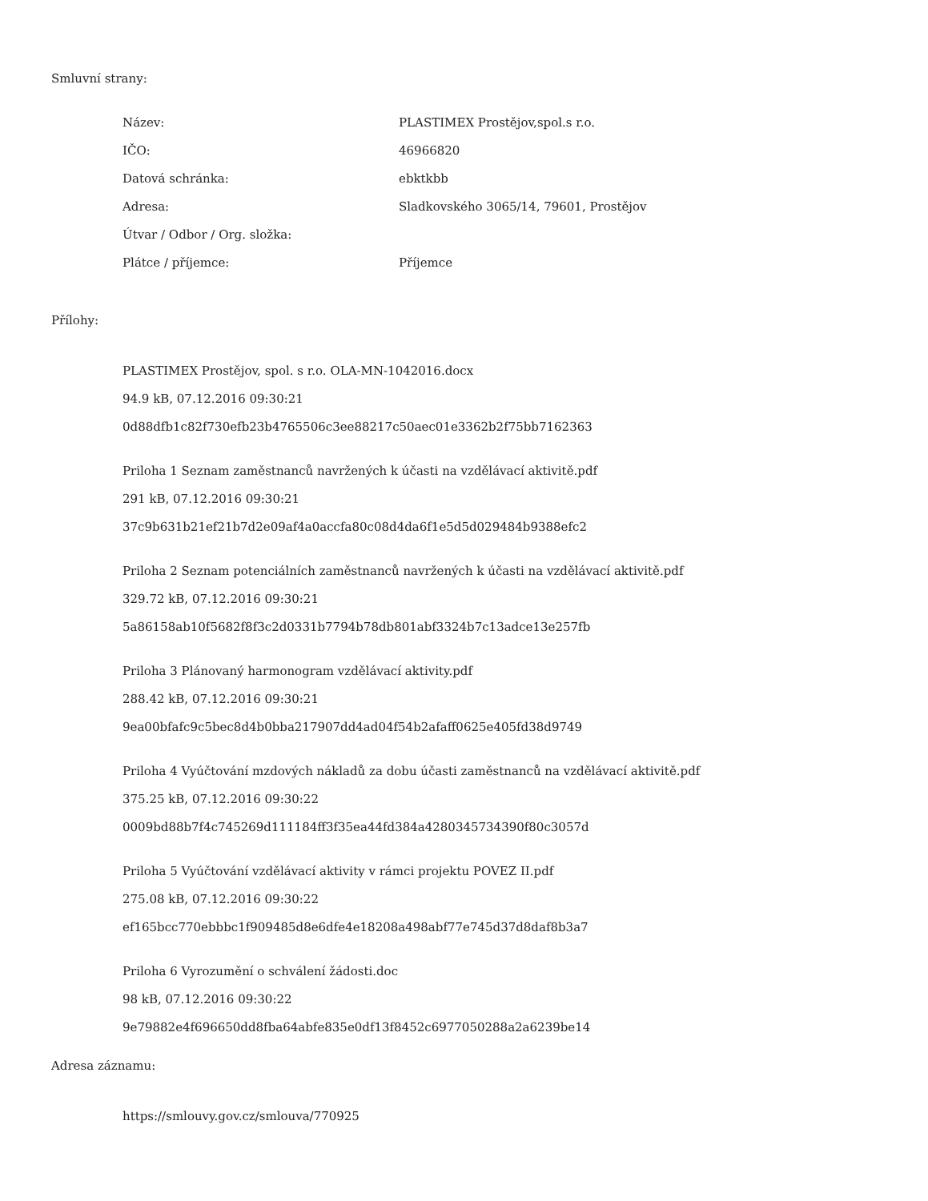Smluvní strany:
| Název: | PLASTIMEX Prostějov,spol.s r.o. |
| IČO: | 46966820 |
| Datová schránka: | ebktkbb |
| Adresa: | Sladkovského 3065/14, 79601, Prostějov |
| Útvar / Odbor / Org. složka: | |
| Plátce / příjemce: | Příjemce |
Přílohy:
PLASTIMEX Prostějov, spol. s r.o. OLA-MN-1042016.docx
94.9 kB, 07.12.2016 09:30:21
0d88dfb1c82f730efb23b4765506c3ee88217c50aec01e3362b2f75bb7162363
Priloha 1 Seznam zaměstnanců navržených k účasti na vzdělávací aktivitě.pdf
291 kB, 07.12.2016 09:30:21
37c9b631b21ef21b7d2e09af4a0accfa80c08d4da6f1e5d5d029484b9388efc2
Priloha 2 Seznam potenciálních zaměstnanců navržených k účasti na vzdělávací aktivitě.pdf
329.72 kB, 07.12.2016 09:30:21
5a86158ab10f5682f8f3c2d0331b7794b78db801abf3324b7c13adce13e257fb
Priloha 3 Plánovaný harmonogram vzdělávací aktivity.pdf
288.42 kB, 07.12.2016 09:30:21
9ea00bfafc9c5bec8d4b0bba217907dd4ad04f54b2afaff0625e405fd38d9749
Priloha 4 Vyúčtování mzdových nákladů za dobu účasti zaměstnanců na vzdělávací aktivitě.pdf
375.25 kB, 07.12.2016 09:30:22
0009bd88b7f4c745269d111184ff3f35ea44fd384a4280345734390f80c3057d
Priloha 5 Vyúčtování vzdělávací aktivity v rámci projektu POVEZ II.pdf
275.08 kB, 07.12.2016 09:30:22
ef165bcc770ebbbc1f909485d8e6dfe4e18208a498abf77e745d37d8daf8b3a7
Priloha 6 Vyrozumění o schválení žádosti.doc
98 kB, 07.12.2016 09:30:22
9e79882e4f696650dd8fba64abfe835e0df13f8452c6977050288a2a6239be14
Adresa záznamu:
https://smlouvy.gov.cz/smlouva/770925